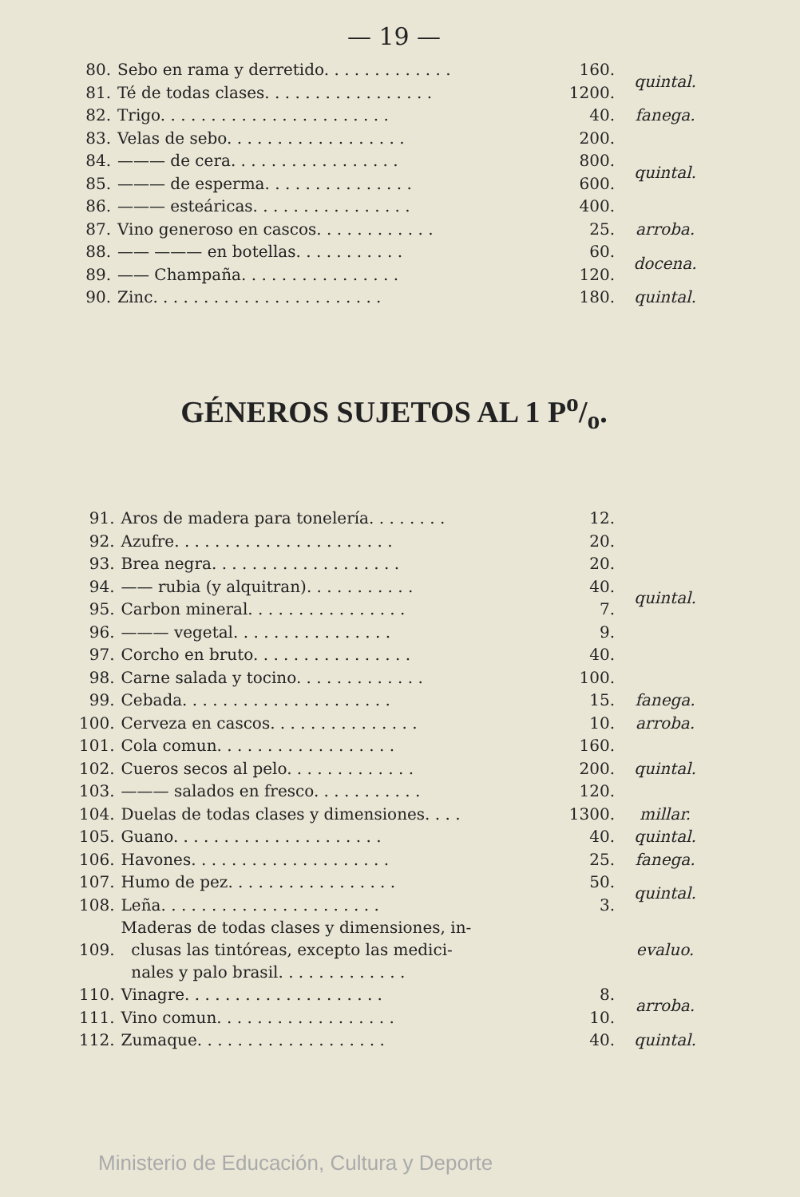— 19 —
| 80. | Sebo en rama y derretido. . . . . . . . . . . . . | 160. | quintal. |
| 81. | Té de todas clases. . . . . . . . . . . . . . . . . | 1200. | |
| 82. | Trigo. . . . . . . . . . . . . . . . . . . . . . . | 40. | fanega. |
| 83. | Velas de sebo. . . . . . . . . . . . . . . . . . | 200. | quintal. |
| 84. | ——— de cera. . . . . . . . . . . . . . . . . | 800. | |
| 85. | ——— de esperma. . . . . . . . . . . . . . . | 600. | |
| 86. | ——— esteáricas. . . . . . . . . . . . . . . . | 400. | |
| 87. | Vino generoso en cascos. . . . . . . . . . . . | 25. | arroba. |
| 88. | —— ——— en botellas. . . . . . . . . . . | 60. | docena. |
| 89. | —— Champaña. . . . . . . . . . . . . . . . | 120. | |
| 90. | Zinc. . . . . . . . . . . . . . . . . . . . . . . | 180. | quintal. |
GÉNEROS SUJETOS AL 1 Po/o.
| 91. | Aros de madera para tonelería. . . . . . . . | 12. | quintal. |
| 92. | Azufre. . . . . . . . . . . . . . . . . . . . . . | 20. | |
| 93. | Brea negra. . . . . . . . . . . . . . . . . . . | 20. | |
| 94. | —— rubia (y alquitran). . . . . . . . . . . | 40. | |
| 95. | Carbon mineral. . . . . . . . . . . . . . . . | 7. | |
| 96. | ——— vegetal. . . . . . . . . . . . . . . . | 9. | |
| 97. | Corcho en bruto. . . . . . . . . . . . . . . . | 40. | |
| 98. | Carne salada y tocino. . . . . . . . . . . . . | 100. | |
| 99. | Cebada. . . . . . . . . . . . . . . . . . . . . | 15. | fanega. |
| 100. | Cerveza en cascos. . . . . . . . . . . . . . . | 10. | arroba. |
| 101. | Cola comun. . . . . . . . . . . . . . . . . . | 160. | quintal. |
| 102. | Cueros secos al pelo. . . . . . . . . . . . . | 200. | |
| 103. | ——— salados en fresco. . . . . . . . . . . | 120. | |
| 104. | Duelas de todas clases y dimensiones. . . . | 1300. | millar. |
| 105. | Guano. . . . . . . . . . . . . . . . . . . . . | 40. | quintal. |
| 106. | Havones. . . . . . . . . . . . . . . . . . . . | 25. | fanega. |
| 107. | Humo de pez. . . . . . . . . . . . . . . . . | 50. | quintal. |
| 108. | Leña. . . . . . . . . . . . . . . . . . . . . . | 3. | |
| 109. | Maderas de todas clases y dimensiones, in- clusas las tintóreas, excepto las medici- nales y palo brasil. . . . . . . . . . . . . | | evaluo. |
| 110. | Vinagre. . . . . . . . . . . . . . . . . . . . | 8. | arroba. |
| 111. | Vino comun. . . . . . . . . . . . . . . . . . | 10. | |
| 112. | Zumaque. . . . . . . . . . . . . . . . . . . | 40. | quintal. |
Ministerio de Educación, Cultura y Deporte